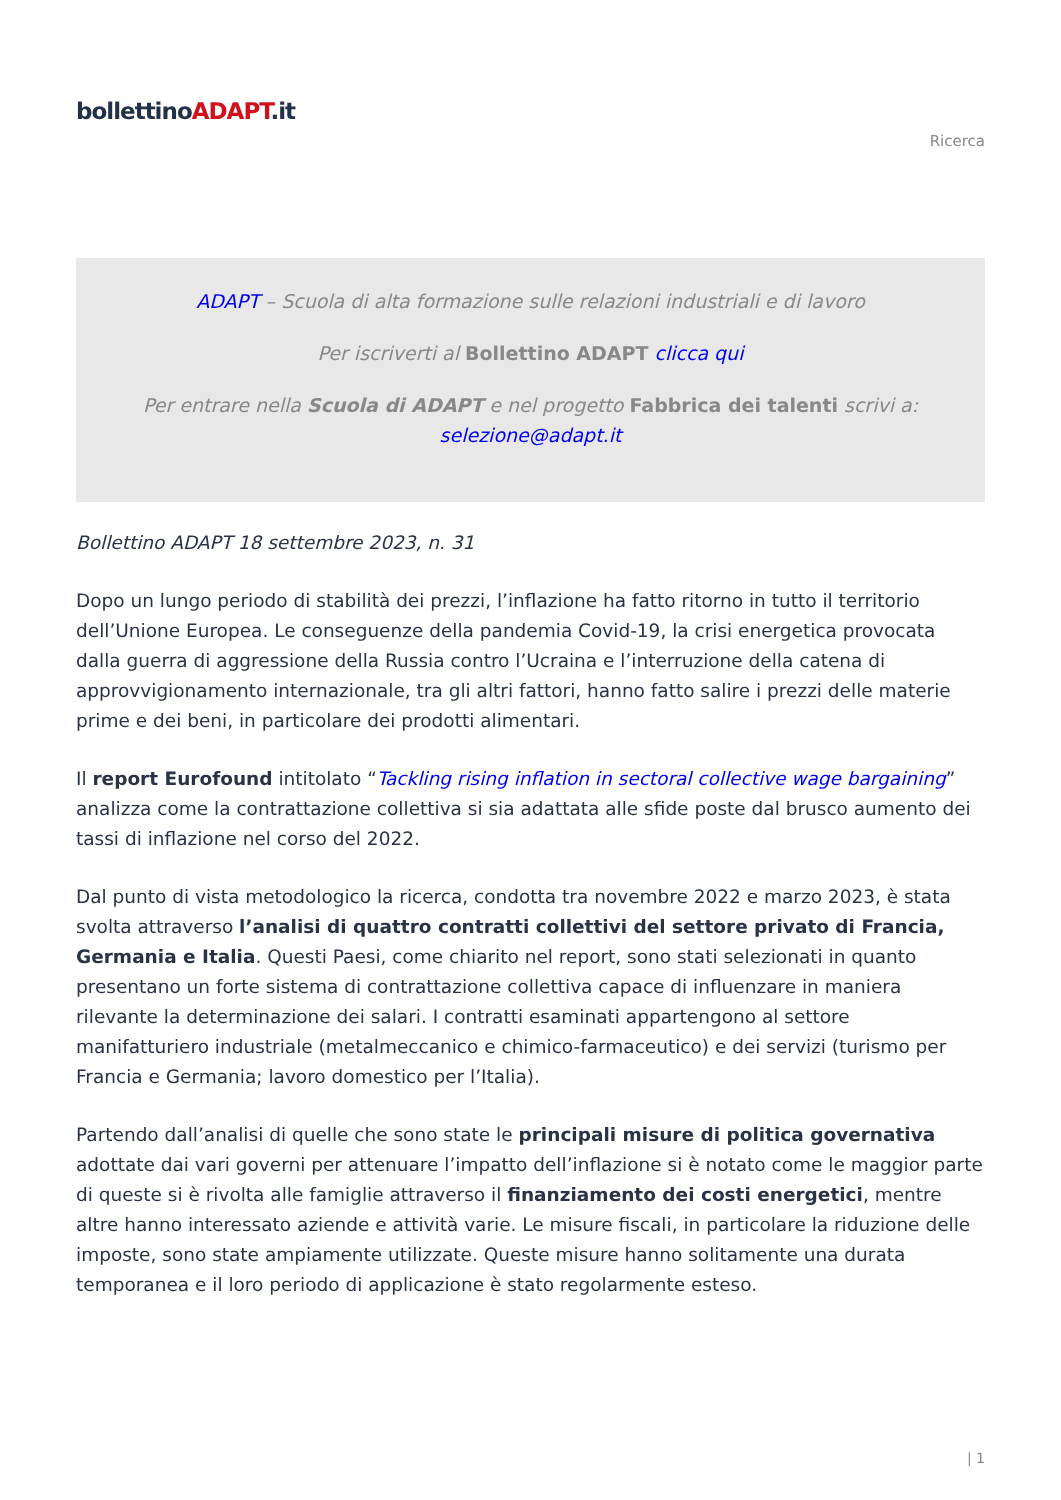bollettinoADAPT.it
Ricerca
ADAPT – Scuola di alta formazione sulle relazioni industriali e di lavoro
Per iscriverti al Bollettino ADAPT clicca qui
Per entrare nella Scuola di ADAPT e nel progetto Fabbrica dei talenti scrivi a:
selezione@adapt.it
Bollettino ADAPT 18 settembre 2023, n. 31
Dopo un lungo periodo di stabilità dei prezzi, l’inflazione ha fatto ritorno in tutto il territorio dell’Unione Europea. Le conseguenze della pandemia Covid-19, la crisi energetica provocata dalla guerra di aggressione della Russia contro l’Ucraina e l’interruzione della catena di approvvigionamento internazionale, tra gli altri fattori, hanno fatto salire i prezzi delle materie prime e dei beni, in particolare dei prodotti alimentari.
Il report Eurofound intitolato “Tackling rising inflation in sectoral collective wage bargaining” analizza come la contrattazione collettiva si sia adattata alle sfide poste dal brusco aumento dei tassi di inflazione nel corso del 2022.
Dal punto di vista metodologico la ricerca, condotta tra novembre 2022 e marzo 2023, è stata svolta attraverso l’analisi di quattro contratti collettivi del settore privato di Francia, Germania e Italia. Questi Paesi, come chiarito nel report, sono stati selezionati in quanto presentano un forte sistema di contrattazione collettiva capace di influenzare in maniera rilevante la determinazione dei salari. I contratti esaminati appartengono al settore manifatturiero industriale (metalmeccanico e chimico-farmaceutico) e dei servizi (turismo per Francia e Germania; lavoro domestico per l’Italia).
Partendo dall’analisi di quelle che sono state le principali misure di politica governativa adottate dai vari governi per attenuare l’impatto dell’inflazione si è notato come le maggior parte di queste si è rivolta alle famiglie attraverso il finanziamento dei costi energetici, mentre altre hanno interessato aziende e attività varie. Le misure fiscali, in particolare la riduzione delle imposte, sono state ampiamente utilizzate. Queste misure hanno solitamente una durata temporanea e il loro periodo di applicazione è stato regolarmente esteso.
| 1